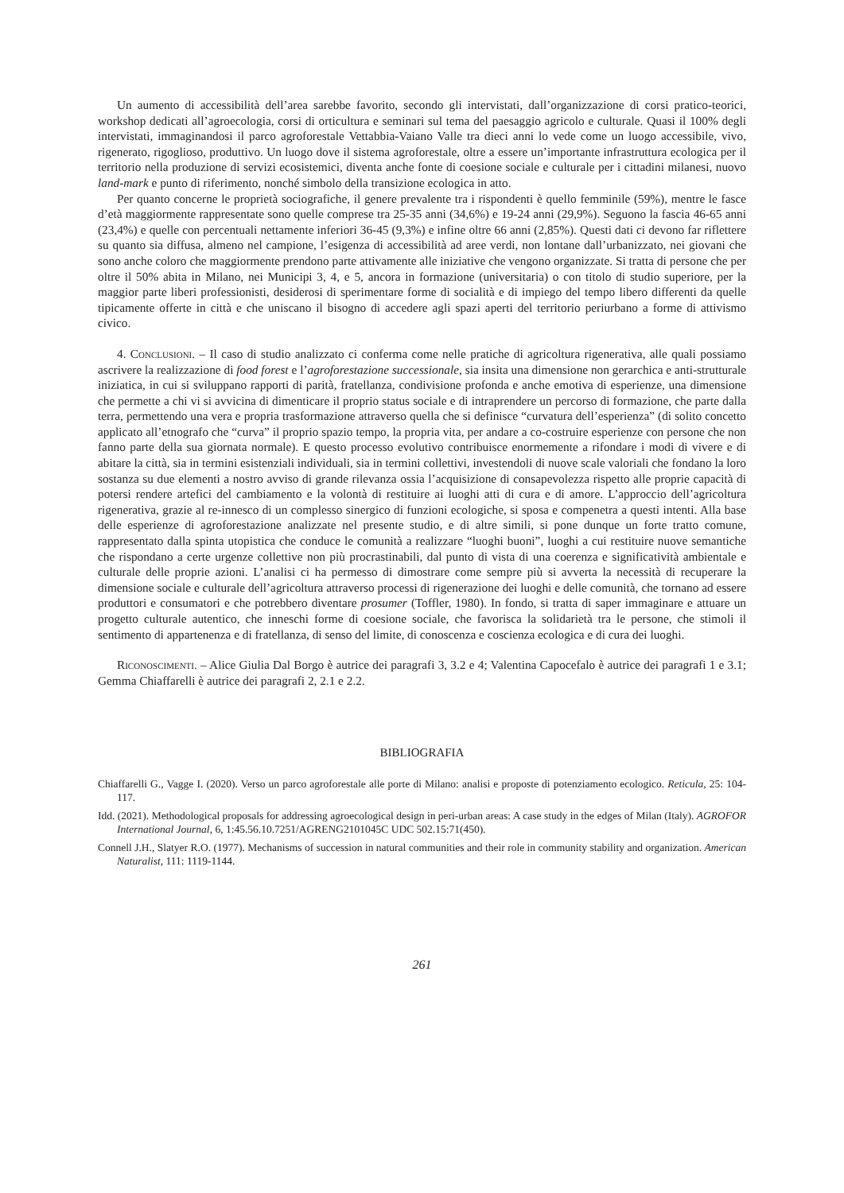Un aumento di accessibilità dell’area sarebbe favorito, secondo gli intervistati, dall’organizzazione di corsi pratico-teorici, workshop dedicati all’agroecologia, corsi di orticultura e seminari sul tema del paesaggio agricolo e culturale. Quasi il 100% degli intervistati, immaginandosi il parco agroforestale Vettabbia-Vaiano Valle tra dieci anni lo vede come un luogo accessibile, vivo, rigenerato, rigoglioso, produttivo. Un luogo dove il sistema agroforestale, oltre a essere un’importante infrastruttura ecologica per il territorio nella produzione di servizi ecosistemici, diventa anche fonte di coesione sociale e culturale per i cittadini milanesi, nuovo land-mark e punto di riferimento, nonché simbolo della transizione ecologica in atto.
Per quanto concerne le proprietà sociografiche, il genere prevalente tra i rispondenti è quello femminile (59%), mentre le fasce d’età maggiormente rappresentate sono quelle comprese tra 25-35 anni (34,6%) e 19-24 anni (29,9%). Seguono la fascia 46-65 anni (23,4%) e quelle con percentuali nettamente inferiori 36-45 (9,3%) e infine oltre 66 anni (2,85%). Questi dati ci devono far riflettere su quanto sia diffusa, almeno nel campione, l’esigenza di accessibilità ad aree verdi, non lontane dall’urbanizzato, nei giovani che sono anche coloro che maggiormente prendono parte attivamente alle iniziative che vengono organizzate. Si tratta di persone che per oltre il 50% abita in Milano, nei Municipi 3, 4, e 5, ancora in formazione (universitaria) o con titolo di studio superiore, per la maggior parte liberi professionisti, desiderosi di sperimentare forme di socialità e di impiego del tempo libero differenti da quelle tipicamente offerte in città e che uniscano il bisogno di accedere agli spazi aperti del territorio periurbano a forme di attivismo civico.
4. Conclusioni. – Il caso di studio analizzato ci conferma come nelle pratiche di agricoltura rigenerativa, alle quali possiamo ascrivere la realizzazione di food forest e l’agroforestazione successionale, sia insita una dimensione non gerarchica e anti-strutturale iniziatica, in cui si sviluppano rapporti di parità, fratellanza, condivisione profonda e anche emotiva di esperienze, una dimensione che permette a chi vi si avvicina di dimenticare il proprio status sociale e di intraprendere un percorso di formazione, che parte dalla terra, permettendo una vera e propria trasformazione attraverso quella che si definisce “curvatura dell’esperienza” (di solito concetto applicato all’etnografo che “curva” il proprio spazio tempo, la propria vita, per andare a co-costruire esperienze con persone che non fanno parte della sua giornata normale). E questo processo evolutivo contribuisce enormemente a rifondare i modi di vivere e di abitare la città, sia in termini esistenziali individuali, sia in termini collettivi, investendoli di nuove scale valoriali che fondano la loro sostanza su due elementi a nostro avviso di grande rilevanza ossia l’acquisizione di consapevolezza rispetto alle proprie capacità di potersi rendere artefici del cambiamento e la volontà di restituire ai luoghi atti di cura e di amore. L’approccio dell’agricoltura rigenerativa, grazie al re-innesco di un complesso sinergico di funzioni ecologiche, si sposa e compenetra a questi intenti. Alla base delle esperienze di agroforestazione analizzate nel presente studio, e di altre simili, si pone dunque un forte tratto comune, rappresentato dalla spinta utopistica che conduce le comunità a realizzare “luoghi buoni”, luoghi a cui restituire nuove semantiche che rispondano a certe urgenze collettive non più procrastinabili, dal punto di vista di una coerenza e significatività ambientale e culturale delle proprie azioni. L’analisi ci ha permesso di dimostrare come sempre più si avverta la necessità di recuperare la dimensione sociale e culturale dell’agricoltura attraverso processi di rigenerazione dei luoghi e delle comunità, che tornano ad essere produttori e consumatori e che potrebbero diventare prosumer (Toffler, 1980). In fondo, si tratta di saper immaginare e attuare un progetto culturale autentico, che inneschi forme di coesione sociale, che favorisca la solidarietà tra le persone, che stimoli il sentimento di appartenenza e di fratellanza, di senso del limite, di conoscenza e coscienza ecologica e di cura dei luoghi.
Riconoscimenti. – Alice Giulia Dal Borgo è autrice dei paragrafi 3, 3.2 e 4; Valentina Capocefalo è autrice dei paragrafi 1 e 3.1; Gemma Chiaffarelli è autrice dei paragrafi 2, 2.1 e 2.2.
BIBLIOGRAFIA
Chiaffarelli G., Vagge I. (2020). Verso un parco agroforestale alle porte di Milano: analisi e proposte di potenziamento ecologico. Reticula, 25: 104-117.
Idd. (2021). Methodological proposals for addressing agroecological design in peri-urban areas: A case study in the edges of Milan (Italy). AGROFOR International Journal, 6, 1:45.56.10.7251/AGRENG2101045C UDC 502.15:71(450).
Connell J.H., Slatyer R.O. (1977). Mechanisms of succession in natural communities and their role in community stability and organization. American Naturalist, 111: 1119-1144.
261